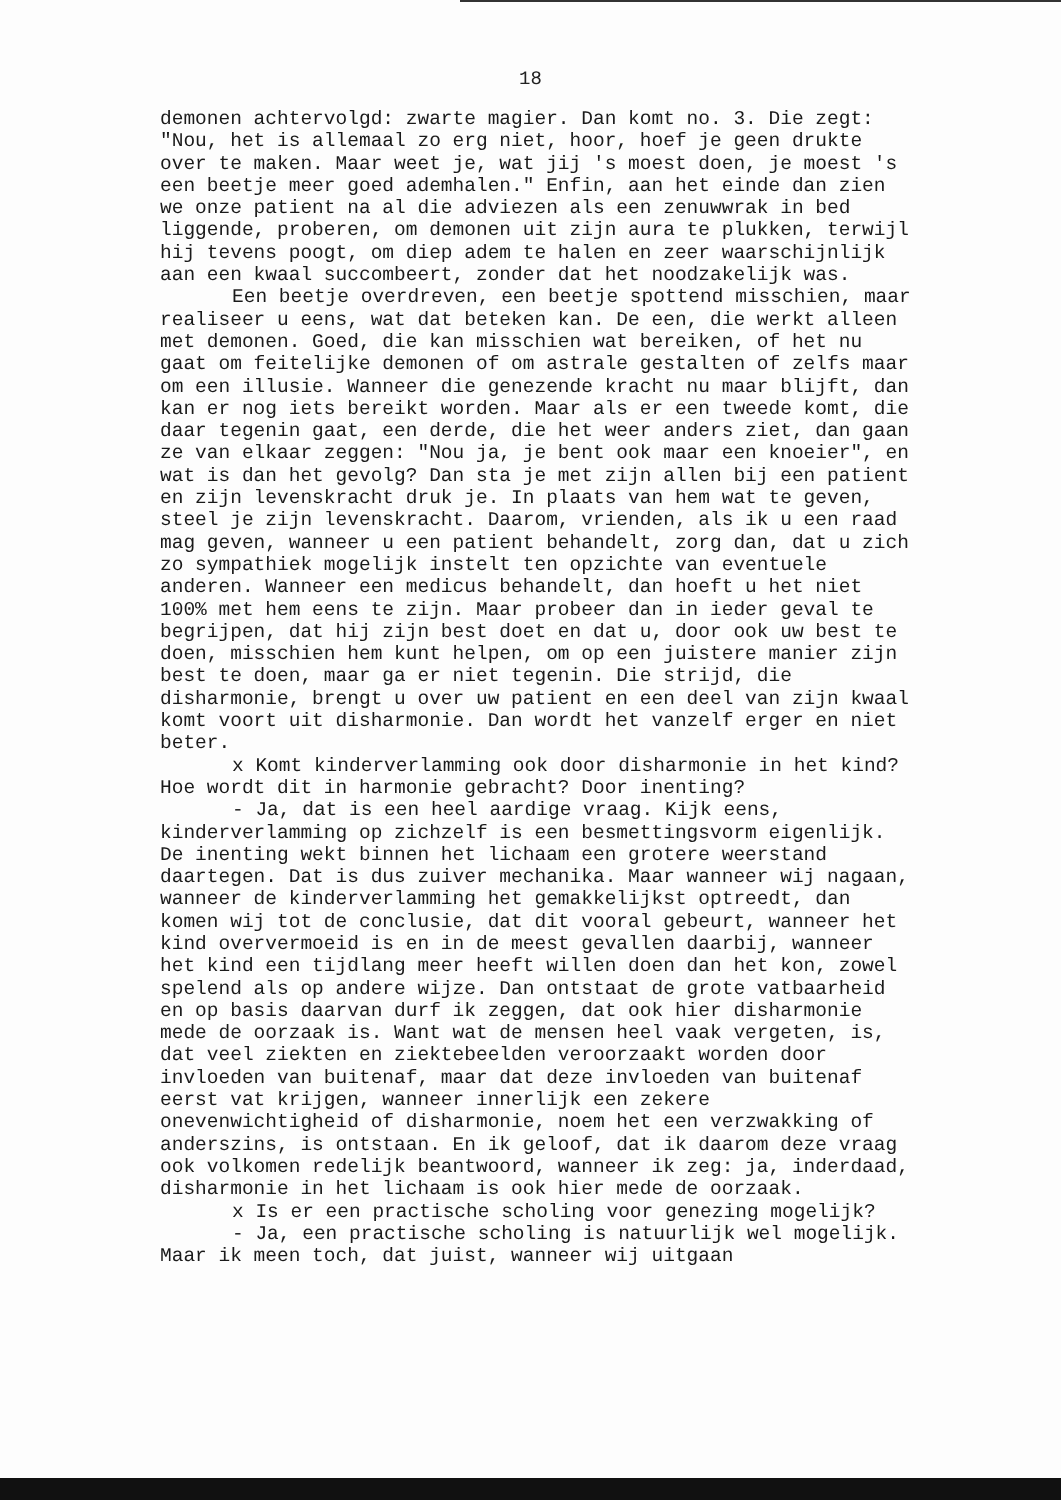18
demonen achtervolgd: zwarte magier. Dan komt no. 3. Die zegt: "Nou, het is allemaal zo erg niet, hoor, hoef je geen drukte over te maken. Maar weet je, wat jij 's moest doen, je moest 's een beetje meer goed ademhalen." Enfin, aan het einde dan zien we onze patient na al die adviezen als een zenuwwrak in bed liggende, proberen, om demonen uit zijn aura te plukken, terwijl hij tevens poogt, om diep adem te halen en zeer waarschijnlijk aan een kwaal succombeert, zonder dat het noodzakelijk was.
Een beetje overdreven, een beetje spottend misschien, maar realiseer u eens, wat dat beteken kan. De een, die werkt alleen met demonen. Goed, die kan misschien wat bereiken, of het nu gaat om feitelijke demonen of om astrale gestalten of zelfs maar om een illusie. Wanneer die genezende kracht nu maar blijft, dan kan er nog iets bereikt worden. Maar als er een tweede komt, die daar tegenin gaat, een derde, die het weer anders ziet, dan gaan ze van elkaar zeggen: "Nou ja, je bent ook maar een knoeier", en wat is dan het gevolg? Dan sta je met zijn allen bij een patient en zijn levenskracht druk je. In plaats van hem wat te geven, steel je zijn levenskracht. Daarom, vrienden, als ik u een raad mag geven, wanneer u een patient behandelt, zorg dan, dat u zich zo sympathiek mogelijk instelt ten opzichte van eventuele anderen. Wanneer een medicus behandelt, dan hoeft u het niet 100% met hem eens te zijn. Maar probeer dan in ieder geval te begrijpen, dat hij zijn best doet en dat u, door ook uw best te doen, misschien hem kunt helpen, om op een juistere manier zijn best te doen, maar ga er niet tegenin. Die strijd, die disharmonie, brengt u over uw patient en een deel van zijn kwaal komt voort uit disharmonie. Dan wordt het vanzelf erger en niet beter.
x Komt kinderverlamming ook door disharmonie in het kind? Hoe wordt dit in harmonie gebracht? Door inenting?
- Ja, dat is een heel aardige vraag. Kijk eens, kinderverlamming op zichzelf is een besmettingsvorm eigenlijk. De inenting wekt binnen het lichaam een grotere weerstand daartegen. Dat is dus zuiver mechanika. Maar wanneer wij nagaan, wanneer de kinderverlamming het gemakkelijkst optreedt, dan komen wij tot de conclusie, dat dit vooral gebeurt, wanneer het kind oververmoeid is en in de meest gevallen daarbij, wanneer het kind een tijdlang meer heeft willen doen dan het kon, zowel spelend als op andere wijze. Dan ontstaat de grote vatbaarheid en op basis daarvan durf ik zeggen, dat ook hier disharmonie mede de oorzaak is. Want wat de mensen heel vaak vergeten, is, dat veel ziekten en ziektebeelden veroorzaakt worden door invloeden van buitenaf, maar dat deze invloeden van buitenaf eerst vat krijgen, wanneer innerlijk een zekere onevenwichtigheid of disharmonie, noem het een verzwakking of anderszins, is ontstaan. En ik geloof, dat ik daarom deze vraag ook volkomen redelijk beantwoord, wanneer ik zeg: ja, inderdaad, disharmonie in het lichaam is ook hier mede de oorzaak.
x Is er een practische scholing voor genezing mogelijk?
- Ja, een practische scholing is natuurlijk wel mogelijk. Maar ik meen toch, dat juist, wanneer wij uitgaan